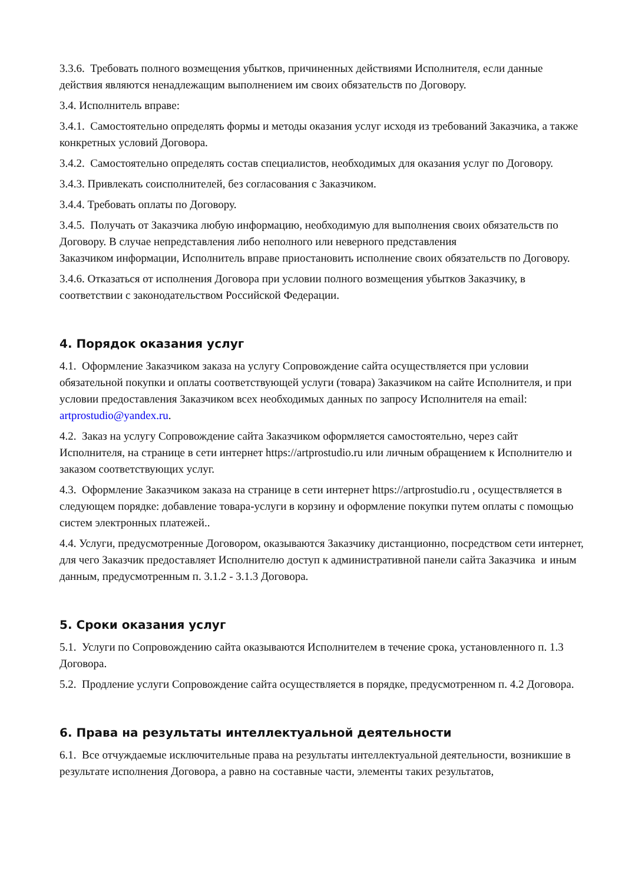3.3.6. Требовать полного возмещения убытков, причиненных действиями Исполнителя, если данные действия являются ненадлежащим выполнением им своих обязательств по Договору.
3.4. Исполнитель вправе:
3.4.1. Самостоятельно определять формы и методы оказания услуг исходя из требований Заказчика, а также конкретных условий Договора.
3.4.2. Самостоятельно определять состав специалистов, необходимых для оказания услуг по Договору.
3.4.3. Привлекать соисполнителей, без согласования с Заказчиком.
3.4.4. Требовать оплаты по Договору.
3.4.5. Получать от Заказчика любую информацию, необходимую для выполнения своих обязательств по Договору. В случае непредставления либо неполного или неверного представления
Заказчиком информации, Исполнитель вправе приостановить исполнение своих обязательств по Договору.
3.4.6. Отказаться от исполнения Договора при условии полного возмещения убытков Заказчику, в соответствии с законодательством Российской Федерации.
4. Порядок оказания услуг
4.1. Оформление Заказчиком заказа на услугу Сопровождение сайта осуществляется при условии обязательной покупки и оплаты соответствующей услуги (товара) Заказчиком на сайте Исполнителя, и при условии предоставления Заказчиком всех необходимых данных по запросу Исполнителя на email: artprostudio@yandex.ru.
4.2. Заказ на услугу Сопровождение сайта Заказчиком оформляется самостоятельно, через сайт Исполнителя, на странице в сети интернет https://artprostudio.ru или личным обращением к Исполнителю и заказом соответствующих услуг.
4.3. Оформление Заказчиком заказа на странице в сети интернет https://artprostudio.ru , осуществляется в следующем порядке: добавление товара-услуги в корзину и оформление покупки путем оплаты с помощью систем электронных платежей..
4.4. Услуги, предусмотренные Договором, оказываются Заказчику дистанционно, посредством сети интернет, для чего Заказчик предоставляет Исполнителю доступ к административной панели сайта Заказчика и иным данным, предусмотренным п. 3.1.2 - 3.1.3 Договора.
5. Сроки оказания услуг
5.1. Услуги по Сопровождению сайта оказываются Исполнителем в течение срока, установленного п. 1.3 Договора.
5.2. Продление услуги Сопровождение сайта осуществляется в порядке, предусмотренном п. 4.2 Договора.
6. Права на результаты интеллектуальной деятельности
6.1. Все отчуждаемые исключительные права на результаты интеллектуальной деятельности, возникшие в результате исполнения Договора, а равно на составные части, элементы таких результатов,